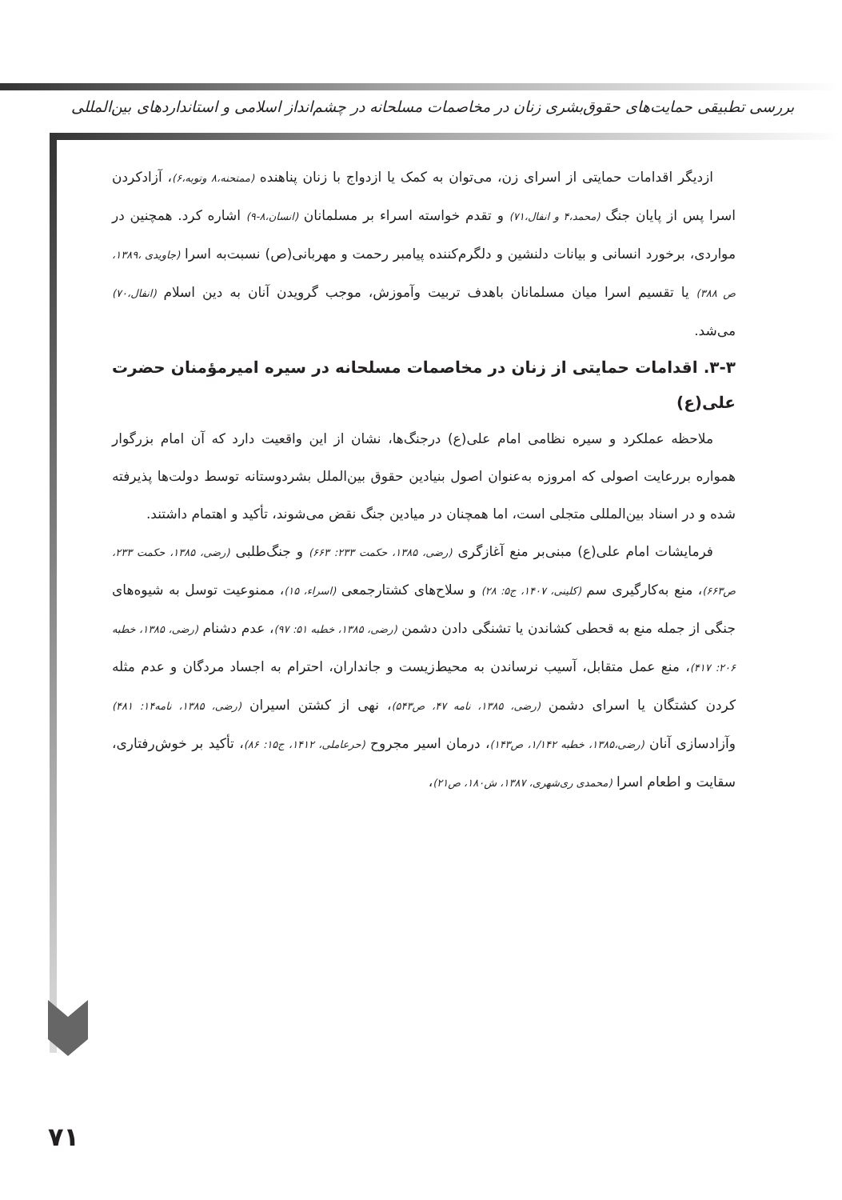بررسی تطبیقی حمایت‌های حقوق‌بشری زنان در مخاصمات مسلحانه در چشم‌انداز اسلامی و استانداردهای بین‌المللی
ازدیگر اقدامات حمایتی از اسرای زن، می‌توان به کمک یا ازدواج با زنان پناهنده (ممتحنه،۸ وتوبه،۶)، آزادکردن اسرا پس از پایان جنگ (محمد،۴ و انفال،۷۱) و تقدم خواسته اسراء بر مسلمانان (انسان،۸-۹) اشاره کرد. همچنین در مواردی، برخورد انسانی و بیانات دلنشین و دلگرم‌کننده پیامبر رحمت و مهربانی(ص) نسبت‌به اسرا (جاویدی ،۱۳۸۹، ص ۳۸۸) یا تقسیم اسرا میان مسلمانان باهدف تربیت وآموزش، موجب گرویدن آنان به دین اسلام (انفال،۷۰) می‌شد.
۳-۳. اقدامات حمایتی از زنان در مخاصمات مسلحانه در سیره امیرمؤمنان حضرت علی(ع)
ملاحظه عملکرد و سیره نظامی امام علی(ع) درجنگ‌ها، نشان از این واقعیت دارد که آن امام بزرگوار همواره بررعایت اصولی که امروزه به‌عنوان اصول بنیادین حقوق بین‌الملل بشردوستانه توسط دولت‌ها پذیرفته شده و در اسناد بین‌المللی متجلی است، اما همچنان در میادین جنگ نقض می‌شوند، تأکید و اهتمام داشتند.
فرمایشات امام علی(ع) مبنی‌بر منع آغازگری (رضی، ۱۳۸۵، حکمت ۲۳۳: ۶۶۳) و جنگ‌طلبی (رضی، ۱۳۸۵، حکمت ۲۳۳، ص۶۶۳)، منع به‌کارگیری سم (کلینی، ۱۴۰۷، ج۵: ۲۸) و سلاح‌های کشتارجمعی (اسراء، ۱۵)، ممنوعیت توسل به شیوه‌های جنگی از جمله منع به قحطی کشاندن یا تشنگی دادن دشمن (رضی، ۱۳۸۵، خطبه ۵۱: ۹۷)، عدم دشنام (رضی، ۱۳۸۵، خطبه ۲۰۶: ۴۱۷)، منع عمل متقابل، آسیب نرساندن به محیط‌زیست و جانداران، احترام به اجساد مردگان و عدم مثله کردن کشتگان یا اسرای دشمن (رضی، ۱۳۸۵، نامه ۴۷، ص۵۴۳)، نهی از کشتن اسیران (رضی، ۱۳۸۵، نامه۱۴: ۴۸۱) وآزادسازی آنان (رضی،۱۳۸۵، خطبه ۱/۱۴۲، ص۱۴۳)، درمان اسیر مجروح (حرعاملی، ۱۴۱۲، ج۱۵: ۸۶)، تأکید بر خوش‌رفتاری، سقایت و اطعام اسرا (محمدی ری‌شهری، ۱۳۸۷، ش۱۸۰، ص۲۱)،
۷۱